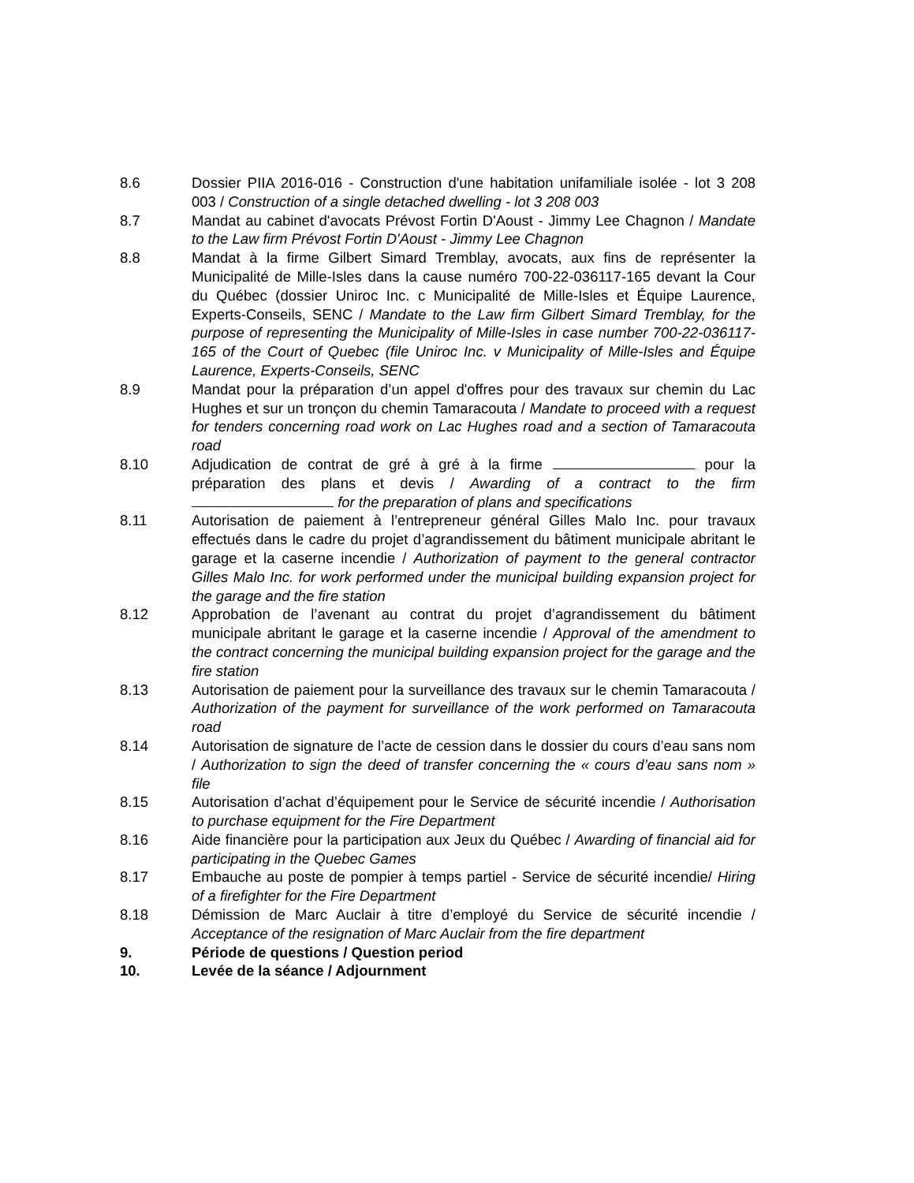8.6 Dossier PIIA 2016-016 - Construction d'une habitation unifamiliale isolée - lot 3 208 003 / Construction of a single detached dwelling - lot 3 208 003
8.7 Mandat au cabinet d'avocats Prévost Fortin D'Aoust - Jimmy Lee Chagnon / Mandate to the Law firm Prévost Fortin D'Aoust - Jimmy Lee Chagnon
8.8 Mandat à la firme Gilbert Simard Tremblay, avocats, aux fins de représenter la Municipalité de Mille-Isles dans la cause numéro 700-22-036117-165 devant la Cour du Québec (dossier Uniroc Inc. c Municipalité de Mille-Isles et Équipe Laurence, Experts-Conseils, SENC / Mandate to the Law firm Gilbert Simard Tremblay, for the purpose of representing the Municipality of Mille-Isles in case number 700-22-036117-165 of the Court of Quebec (file Uniroc Inc. v Municipality of Mille-Isles and Équipe Laurence, Experts-Conseils, SENC
8.9 Mandat pour la préparation d’un appel d'offres pour des travaux sur chemin du Lac Hughes et sur un tronçon du chemin Tamaracouta / Mandate to proceed with a request for tenders concerning road work on Lac Hughes road and a section of Tamaracouta road
8.10 Adjudication de contrat de gré à gré à la firme pour la préparation des plans et devis / Awarding of a contract to the firm for the preparation of plans and specifications
8.11 Autorisation de paiement à l’entrepreneur général Gilles Malo Inc. pour travaux effectués dans le cadre du projet d’agrandissement du bâtiment municipale abritant le garage et la caserne incendie / Authorization of payment to the general contractor Gilles Malo Inc. for work performed under the municipal building expansion project for the garage and the fire station
8.12 Approbation de l’avenant au contrat du projet d’agrandissement du bâtiment municipale abritant le garage et la caserne incendie / Approval of the amendment to the contract concerning the municipal building expansion project for the garage and the fire station
8.13 Autorisation de paiement pour la surveillance des travaux sur le chemin Tamaracouta / Authorization of the payment for surveillance of the work performed on Tamaracouta road
8.14 Autorisation de signature de l’acte de cession dans le dossier du cours d’eau sans nom / Authorization to sign the deed of transfer concerning the « cours d’eau sans nom » file
8.15 Autorisation d’achat d’équipement pour le Service de sécurité incendie / Authorisation to purchase equipment for the Fire Department
8.16 Aide financière pour la participation aux Jeux du Québec / Awarding of financial aid for participating in the Quebec Games
8.17 Embauche au poste de pompier à temps partiel - Service de sécurité incendie/ Hiring of a firefighter for the Fire Department
8.18 Démission de Marc Auclair à titre d’employé du Service de sécurité incendie / Acceptance of the resignation of Marc Auclair from the fire department
9. Période de questions / Question period
10. Levée de la séance / Adjournment